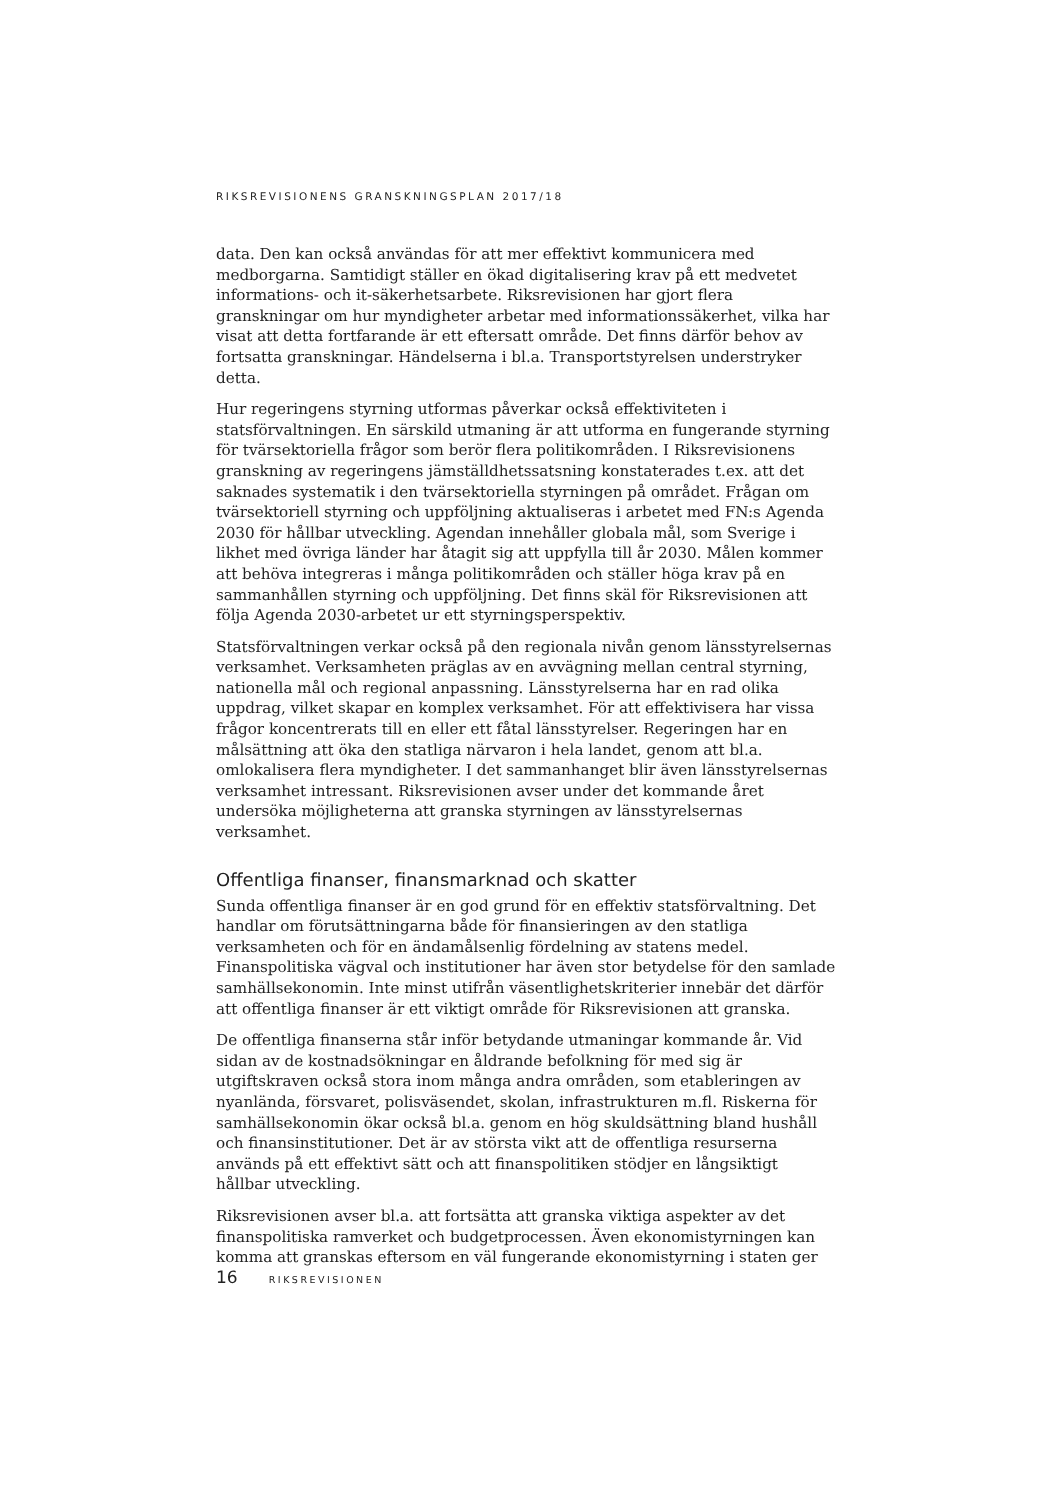RIKSREVISIONENS GRANSKNINGSPLAN 2017/18
data. Den kan också användas för att mer effektivt kommunicera med medborgarna. Samtidigt ställer en ökad digitalisering krav på ett medvetet informations- och it-säkerhetsarbete. Riksrevisionen har gjort flera granskningar om hur myndigheter arbetar med informationssäkerhet, vilka har visat att detta fortfarande är ett eftersatt område. Det finns därför behov av fortsatta granskningar. Händelserna i bl.a. Transportstyrelsen understryker detta.
Hur regeringens styrning utformas påverkar också effektiviteten i statsförvaltningen. En särskild utmaning är att utforma en fungerande styrning för tvärsektoriella frågor som berör flera politikområden. I Riksrevisionens granskning av regeringens jämställdhetssatsning konstaterades t.ex. att det saknades systematik i den tvärsektoriella styrningen på området. Frågan om tvärsektoriell styrning och uppföljning aktualiseras i arbetet med FN:s Agenda 2030 för hållbar utveckling. Agendan innehåller globala mål, som Sverige i likhet med övriga länder har åtagit sig att uppfylla till år 2030. Målen kommer att behöva integreras i många politikområden och ställer höga krav på en sammanhållen styrning och uppföljning. Det finns skäl för Riksrevisionen att följa Agenda 2030-arbetet ur ett styrningsperspektiv.
Statsförvaltningen verkar också på den regionala nivån genom länsstyrelsernas verksamhet. Verksamheten präglas av en avvägning mellan central styrning, nationella mål och regional anpassning. Länsstyrelserna har en rad olika uppdrag, vilket skapar en komplex verksamhet. För att effektivisera har vissa frågor koncentrerats till en eller ett fåtal länsstyrelser. Regeringen har en målsättning att öka den statliga närvaron i hela landet, genom att bl.a. omlokalisera flera myndigheter. I det sammanhanget blir även länsstyrelsernas verksamhet intressant. Riksrevisionen avser under det kommande året undersöka möjligheterna att granska styrningen av länsstyrelsernas verksamhet.
Offentliga finanser, finansmarknad och skatter
Sunda offentliga finanser är en god grund för en effektiv statsförvaltning. Det handlar om förutsättningarna både för finansieringen av den statliga verksamheten och för en ändamålsenlig fördelning av statens medel. Finanspolitiska vägval och institutioner har även stor betydelse för den samlade samhällsekonomin. Inte minst utifrån väsentlighetskriterier innebär det därför att offentliga finanser är ett viktigt område för Riksrevisionen att granska.
De offentliga finanserna står inför betydande utmaningar kommande år. Vid sidan av de kostnadsökningar en åldrande befolkning för med sig är utgiftskraven också stora inom många andra områden, som etableringen av nyanlända, försvaret, polisväsendet, skolan, infrastrukturen m.fl. Riskerna för samhällsekonomin ökar också bl.a. genom en hög skuldsättning bland hushåll och finansinstitutioner. Det är av största vikt att de offentliga resurserna används på ett effektivt sätt och att finanspolitiken stödjer en långsiktigt hållbar utveckling.
Riksrevisionen avser bl.a. att fortsätta att granska viktiga aspekter av det finanspolitiska ramverket och budgetprocessen. Även ekonomistyrningen kan komma att granskas eftersom en väl fungerande ekonomistyrning i staten ger
16 RIKSREVISIONEN